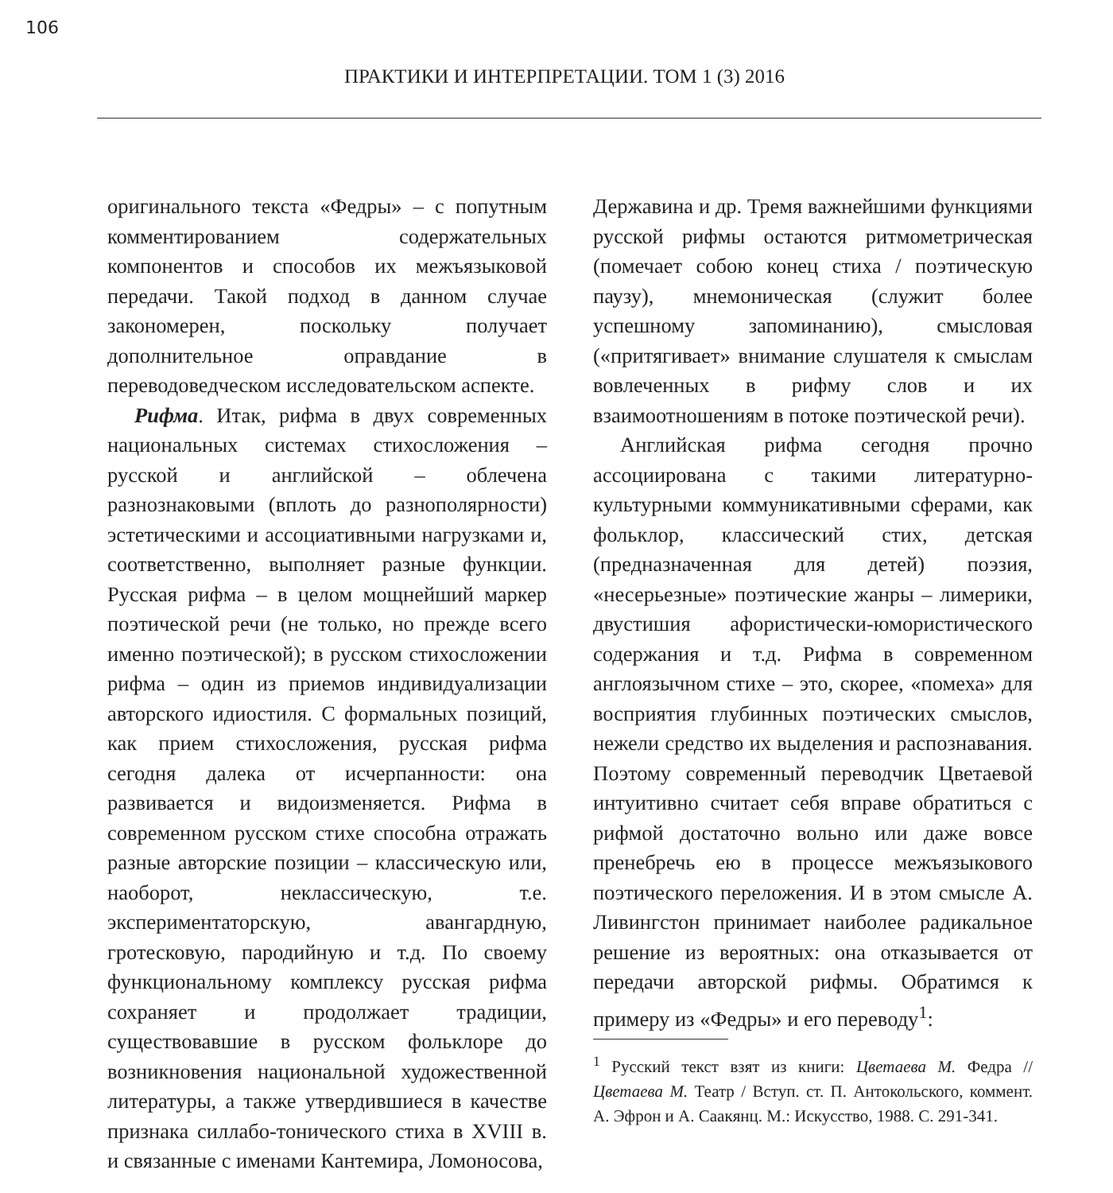106
ПРАКТИКИ И ИНТЕРПРЕТАЦИИ. ТОМ 1 (3) 2016
оригинального текста «Федры» – с попутным комментированием содержательных компонентов и способов их межъязыковой передачи. Такой подход в данном случае закономерен, поскольку получает дополнительное оправдание в переводоведческом исследовательском аспекте.
Рифма. Итак, рифма в двух современных национальных системах стихосложения – русской и английской – облечена разнознаковыми (вплоть до разнополярности) эстетическими и ассоциативными нагрузками и, соответственно, выполняет разные функции. Русская рифма – в целом мощнейший маркер поэтической речи (не только, но прежде всего именно поэтической); в русском стихосложении рифма – один из приемов индивидуализации авторского идиостиля. С формальных позиций, как прием стихосложения, русская рифма сегодня далека от исчерпанности: она развивается и видоизменяется. Рифма в современном русском стихе способна отражать разные авторские позиции – классическую или, наоборот, неклассическую, т.е. экспериментаторскую, авангардную, гротесковую, пародийную и т.д. По своему функциональному комплексу русская рифма сохраняет и продолжает традиции, существовавшие в русском фольклоре до возникновения национальной художественной литературы, а также утвердившиеся в качестве признака силлабо-тонического стиха в XVIII в. и связанные с именами Кантемира, Ломоносова,
Державина и др. Тремя важнейшими функциями русской рифмы остаются ритмометрическая (помечает собою конец стиха / поэтическую паузу), мнемоническая (служит более успешному запоминанию), смысловая («притягивает» внимание слушателя к смыслам вовлеченных в рифму слов и их взаимоотношениям в потоке поэтической речи).
Английская рифма сегодня прочно ассоциирована с такими литературно-культурными коммуникативными сферами, как фольклор, классический стих, детская (предназначенная для детей) поэзия, «несерьезные» поэтические жанры – лимерики, двустишия афористически-юмористического содержания и т.д. Рифма в современном англоязычном стихе – это, скорее, «помеха» для восприятия глубинных поэтических смыслов, нежели средство их выделения и распознавания. Поэтому современный переводчик Цветаевой интуитивно считает себя вправе обратиться с рифмой достаточно вольно или даже вовсе пренебречь ею в процессе межъязыкового поэтического переложения. И в этом смысле А. Ливингстон принимает наиболее радикальное решение из вероятных: она отказывается от передачи авторской рифмы. Обратимся к примеру из «Федры» и его переводу<sup>1</sup>:
<sup>1</sup> Русский текст взят из книги: Цветаева М. Федра // Цветаева М. Театр / Вступ. ст. П. Антокольского, коммент. А. Эфрон и А. Саакянц. М.: Искусство, 1988. С. 291-341.